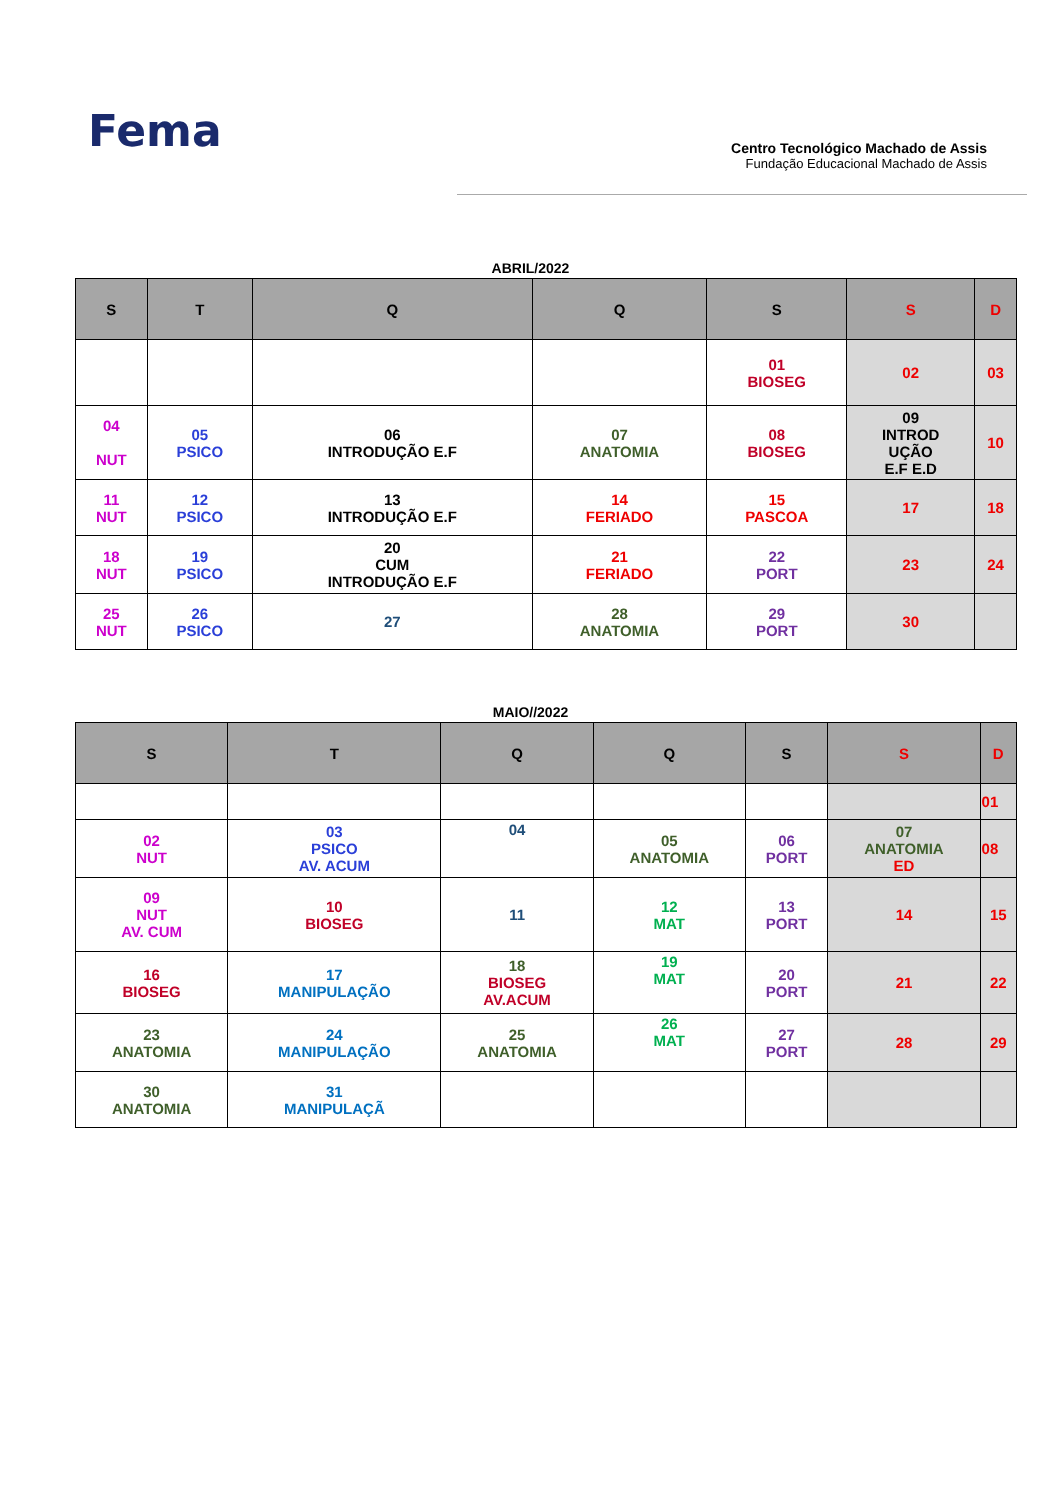Fema
Centro Tecnológico Machado de Assis
Fundação Educacional Machado de Assis
ABRIL/2022
| S | T | Q | Q | S | S | D |
| --- | --- | --- | --- | --- | --- | --- |
| | | | | 01 BIOSEG | 02 | 03 |
| 04 NUT | 05 PSICO | 06 INTRODUÇÃO E.F | 07 ANATOMIA | 08 BIOSEG | 09 INTROD UÇÃO E.F E.D | 10 |
| 11 NUT | 12 PSICO | 13 INTRODUÇÃO E.F | 14 FERIADO | 15 PASCOA | 17 | 18 |
| 18 NUT | 19 PSICO | 20 CUM INTRODUÇÃO E.F | 21 FERIADO | 22 PORT | 23 | 24 |
| 25 NUT | 26 PSICO | 27 | 28 ANATOMIA | 29 PORT | 30 | |
MAIO//2022
| S | T | Q | Q | S | S | D |
| --- | --- | --- | --- | --- | --- | --- |
| | | | | | | 01 |
| 02 NUT | 03 PSICO AV. ACUM | 04 | 05 ANATOMIA | 06 PORT | 07 ANATOMIA ED | 08 |
| 09 NUT AV. CUM | 10 BIOSEG | 11 | 12 MAT | 13 PORT | 14 | 15 |
| 16 BIOSEG | 17 MANIPULAÇÃO | 18 BIOSEG AV.ACUM | 19 MAT | 20 PORT | 21 | 22 |
| 23 ANATOMIA | 24 MANIPULAÇÃO | 25 ANATOMIA | 26 MAT | 27 PORT | 28 | 29 |
| 30 ANATOMIA | 31 MANIPULAÇÃ | | | | | |